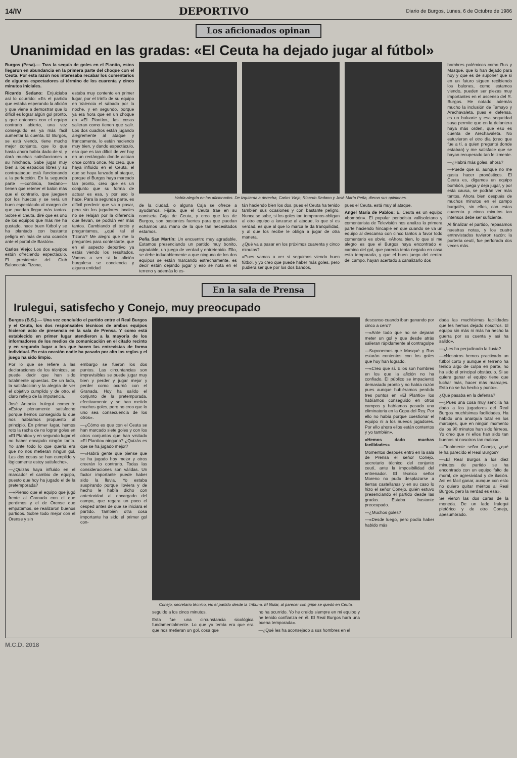14/IV DEPORTIVO Diario de Burgos, Lunes, 6 de Octubre de 1986
Los aficionados opinan
Unanimidad en las gradas: «El Ceuta ha dejado jugar al fútbol»
Burgos (Pesa).— Tras la sequía de goles en el Plantío, estos llegaron en abundancia en la primera parte del choque con el Ceuta. Por esta razón nos interesaba recabar los comentarios de algunos espectadores al término de los cuarenta y cinco minutos iniciales.
Ricardo Sedano: Enjuiciaba así lo ocurrido: «Es el partido que estaba esperando la afición y que viene a demostrar que lo difícil es lograr algún gol pronto, y que entonces con el equipo contrario abierto, una vez conseguido es ya más fácil aumentar la cuenta. El Burgos, se está viendo, tiene mucho mejor conjunto, que lo que hasta ahora había dado de sí, y dará muchas satisfacciones a su hinchada. Sabe jugar muy bien a los espacios libres y su contraataque está funcionando a la perfección. En la segunda parte —continúa, Sedano— tienen que retener el balón más que el contrario, que jueguen por los huecos y se verá un buen espectáculo al margen de que puedan llegar más tantos. Sobre el Ceuta, diré que es uno de los equipos que más me ha gustado, hace buen fútbol y se ha plantado con bastante peligro en más de una ocasión ante el portal de Bastón».
Carlos Viejo: Los dos equipos están ofreciendo espectáculo. El presidente del Club Baloncesto Tizona,
estaba muy contento en primer lugar, por el trinfo de su equipo en Valencia el sábado por la noche, y en segundo, porque ya era hora que en un choque en «El Plantío», las cosas salieran como tienen que salir. Los dos cuadros están jugando alegremente al ataque y francamente, lo están haciendo muy bien, y dando espectáculo, eso que es tan difícil de ver hoy en un rectángulo donde actúan once contra once. No creo, que haya influido en el Ceuta, el que se haya lanzado al ataque, porque el Burgos haya marcado tan pronto, creo que es un conjunto que su forma de actuar es esa, y por eso lo hace. Para la segunda parte, es difícil predecir que va a pasar, pero sin los jugadores locales no se relajan por la diferencia que llevan, se podrán ver más tantos. Cambiando el tercio y preguntamos, ¿qué tal el Tizona? Me alegro que me lo preguntes para contestarte, que en el aspecto deportivo ya estás viendo los resultados. Vamos a ver si la afición burgalesa se conciencia y alguna entidad
Había alegría en los aficionados. De izquierda a derecha, Carlos Viejo, Ricardo Sedano y José María Peña, dieron sus opiniones.
de la ciudad, o alguna Caja se ofrece a ayudarnos. Fíjate, que el Ceuta trae en su camiseta Caja de Ceuta, y creo que las de Burgos, son bastantes fuertes para que puedan echarnos una mano de la que tan necesitados estamos.
Peña San Martín: Un encuentro muy agradable. Estamos presenciando un partido muy bonito, agradable, un juego de verdad y entretenido. Ello, se debe indudablemente a que ninguno de los dos equipos se están marcando estrechamente, es decir están dejando jugar y eso se nota en el terreno y además lo es-
tán haciendo bien los dos, pues el Ceuta ha tenido también sus ocasiones y con bastante peligro. Nunca se sabe, si los goles tan tempranos obligan al otro equipo a lanzarse al ataque, lo que sí es verdad, es que al que lo marca le da tranquilidad, y al que los recibe le obliga a jugar de otra manera.
¿Qué va a pasar en los próximos cuarenta y cinco minutos?
«Pues vamos a ver si seguimos viendo buen fútbol, y yo creo que puede haber más goles, pero pudiera ser que por los dos bandos,
pues el Ceuta, está muy al ataque.
Angel María de Pablos: El Ceuta es un equipo «bombón». El popular periodista vallisoletano y comentarista de Televisión nos analiza la primera parte haciendo hincapié en que cuando se va un equipo al descanso con cinco tantos a favor todo comentario es obvio. «Ahora bien, lo que sí me alegro es que el Burgos haya encontrado el camino del gol, que parecía tenía negado en casa esta temporada, y que el buen juego del centro del campo, hayan acertado a canalizarlo dos
hombres polémicos como Rus y Masqué, que lo han dejado para hoy y que es de suponer que si en un futuro siguen recibiendo los balones, como estamos viendo, pueden ser piezas muy importantes en el ascenso del R. Burgos. He notado además mucho la inclusión de Tamayo y Arechavaleta, pues el defensa, es un baluarte y esa seguridad suya permite que en la delantera haya más orden, que eso es cuenta de Arechavaleta. No estuvieron el otro día (creo que fue a tí, a quien pregunté donde estaban) y me satisface que se hayan recuperado tan felizmente.
—¿Habrá más goles, ahora?
—Puede que sí, aunque no me gusta hacer pronósticos. El Ceuta es, digamos un equipo bombón, juega y deja jugar, y por esta causa, se podrán ver más tantos. Ahora bien después de muchos minutos en el campo burgalés, sin ellos, con estos cuarenta y cinco minutos tan intensos debe ser suficiente.
Al finalizar el partido, repasamos nuestras notas, y los cuatro entrevistados tuvieron razón; la portería ceutí, fue perforada dos veces más.
En la sala de Prensa
Irulegui, satisfecho y Conejo, muy preocupado
Burgos (B.S.).— Una vez concluído el partido entre el Real Burgos y el Ceuta, los dos responsables técnicos de ambos equipos hicieron acto de presencia en la sala de Prensa. Y como está establecido en primer lugar atendieron a la mayoría de los informadores de los medios de comunicación en el citado recinto y en segundo lugar a los que hacen las entrevistas de forma individual. En esta ocasión nadie ha pasado por alto las reglas y el juego ha sido limpio.
Por lo que se refiere a las declaraciones de los técnicos, se puede decir que han sido totalmente opuestas. De un lado, la satisfacción y la alegría de ver el objetivo cumplido y de otro, el claro reflejo de la impotencia.
José Antonio Irulegui comentó: «Estoy plenamente satisfecho porque hemos conseguido lo que nos habíamos propuesto al principio. En primer lugar, hemos roto la racha de no lograr goles en «El Plantío» y en segundo lugar el no haber encajado ningún tanto. Yo ante todo lo que quería era que no nos metieran ningún gol. Las dos cosas se han cumplido y lógicamente estoy satisfecho».
—¿Quizás haya influido en el marcador el cambio de equipo, puesto que hoy ha jugado el de la pretemporada?
—«Pienso que el equipo que jugó frente al Granada con el que perdimos y el de Orense que empatamos, se realizaron buenos partidos. Sobre todo mejor con el Orense y sin
embargo se fueron los dos puntos. Las circuntancias son imprevisibles se puede jugar muy bien y perder y jugar mejor y perder como ocurrió con el Granada. Hoy ha salido el conjunto de la pretemporada, efectivamente y se han metido muchos goles, pero no creo que lo uno sea consecuencia de los otros».
—¿Cómo es que con el Ceuta se han marcado siete goles y con los otros conjuntos que han visitado «El Plantío» ninguno? ¿Quizás es que se ha jugado mejor?
—«Habrá gente que piense que se ha jugado hoy mejor y otros creerán lo contrario. Todas las consideraciones son válidas. Un factor importante puede haber sido la lluvia. Yo estaba suspirando porque lloviera y de hecho le había dicho con anterioridad al encargado del campo, que regara un poco el césped antes de que se iniciara el partido. También otra cosa importante ha sido el primer gol con-
Conejo, secretario técnico, vio el partido desde la Tribuna. El titular, al parecer con gripe se quedó en Ceuta.
seguido a los cinco minutos.
Esta fue una circunstancia sicológica fundamentalmente. Lo que yo temía era que era que nos metieran un gol, cosa que
no ha ocurrido. Yo he creído siempre en mi equipo y he tenido confianza en él. El Real Burgos hará una buena temporada».
—¿Qué les ha aconsejado a sus hombres en el
descanso cuando iban ganando por cinco a cero?
—«Ante todo que no se dejaran meter un gol y que desde atrás salieran rápidamente al contragolpe
—Suponemos que Masqué y Rus estarán contentos con los goles que hoy han logrado.
—«Creo que sí. Ellos son hombres en los que la afición no ha confiado. El público se impacientó demasiado pronto y no había razón pues aunque hubiéramos perdido tres puntos en «El Plantío» los habíamos conseguido en otros campos y habíamos pasado una eliminatoria en la Copa del Rey. Por ello no había porque cuestionar el equipo ni a los nuevos jugadores. Por ello ahora ellos están contentos y yo también».
«Hemos dado muchas facilidades»
Momentos después entró en la sala de Prensa el señor Conejo, secretario técnico del conjunto ceutí, ante la imposibilidad del entrenador. El técnico señor Moreno no pudo desplazarse a tierras castellanas y en su caso lo hizo el señor Conejo, quién estuvo presenciando el partido desde las gradas. Estaba bastante preocupado.
—¿Muchos goles?
—«Desde luego, pero podía haber habido más
dada las muchísimas facilidades que les hemos dejado nosotros. El equipo sin más ni más ha hecho la guerra por su cuenta y así ha salido».
—¿Les ha perjudicado la lluvia?
—«Nosotros hemos practicado un fútbol corto y aunque el terreno ha tenido algo de culpa en parte, no ha sido el principal obstáculo. Si se quiere ganar el equipo tiene que luchar más, hacer más marcajes. Esto no se ha hecho y punto».
¿Qué pasaba en la defensa?
—¿Pues una cosa muy sencilla ha dado a los jugadores del Real Burgos muchísimas facilidades. Ha habido una anarquía total en los marcajes, que en ningún momento de los 90 minutos han sido férreos. Yo creo que ni ellos han sido tan buenos ni nosotros tan malos».
—Finalmente señor Conejo, ¿qué le ha parecido el Real Burgos?
—«El Real Burgos a los diez minutos de partido se ha encontrado con un equipo falto de moral, de agresividad y de ilusión. Así es fácil ganar, aunque con esto no quiero quitar méritos al Real Burgos, pero la verdad es esa».
Se vieron las dos caras de la moneda. De un lado Irulegui pletórico y de otro Conejo, apesumbrado.
M.C.D. 2018